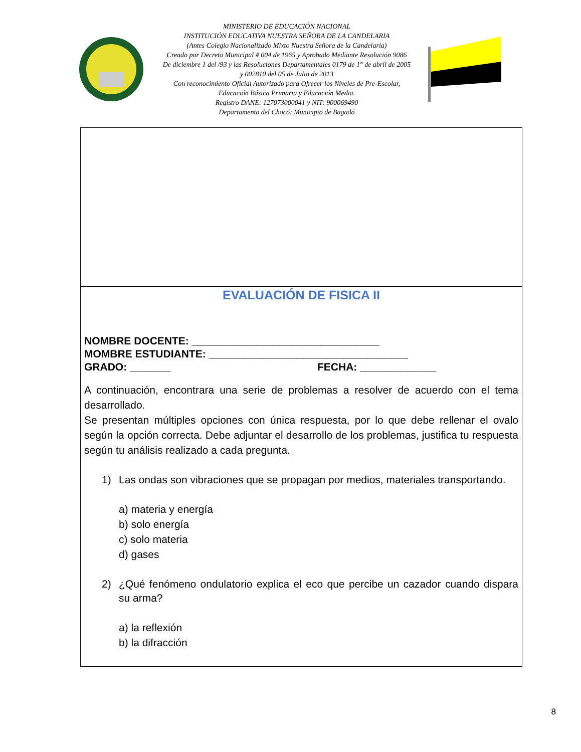MINISTERIO DE EDUCACIÓN NACIONAL
INSTITUCIÓN EDUCATIVA NUESTRA SEÑORA DE LA CANDELARIA
(Antes Colegio Nacionalizado Mixto Nuestra Señora de la Candelaria)
Creado por Decreto Municipal # 004 de 1965 y Aprobado Mediante Resolución 9086
De diciembre 1 del /93 y las Resoluciones Departamentales 0179 de 1° de abril de 2005
y 002810 del 05 de Julio de 2013
Con reconocimiento Oficial Autorizado para Ofrecer los Niveles de Pre-Escolar,
Educación Básica Primaria y Educación Media.
Registro DANE: 127073000041 y NIT: 900069490
Departamento del Chocó: Municipio de Bagadó
EVALUACIÓN DE FISICA II
NOMBRE DOCENTE: ________________________________
MOMBRE ESTUDIANTE: __________________________________
GRADO: _______ FECHA: _____________
A continuación, encontrara una serie de problemas a resolver de acuerdo con el tema desarrollado.
Se presentan múltiples opciones con única respuesta, por lo que debe rellenar el ovalo según la opción correcta. Debe adjuntar el desarrollo de los problemas, justifica tu respuesta según tu análisis realizado a cada pregunta.
1) Las ondas son vibraciones que se propagan por medios, materiales transportando.
a) materia y energía
b) solo energía
c) solo materia
d) gases
2) ¿Qué fenómeno ondulatorio explica el eco que percibe un cazador cuando dispara su arma?
a) la reflexión
b) la difracción
8